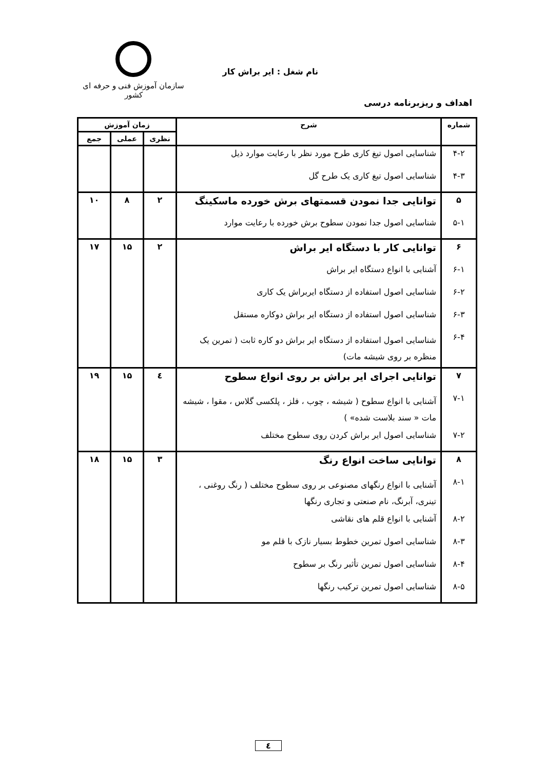سازمان آموزش فنی و حرفه ای کشور
نام شغل : ایر براش کار
اهداف و ریزبرنامه درسی
| شماره | شرح | زمان آموزش | | |
| --- | --- | --- | --- | --- |
| | | نظری | عملی | جمع |
| ۴-۲ | شناسایی اصول تیغ کاری طرح مورد نظر با رعایت موارد ذیل | | | |
| ۴-۳ | شناسایی اصول تیغ کاری یک طرح گل | | | |
| ۵ | توانایی جدا نمودن قسمتهای برش خورده ماسکینگ | ۲ | ۸ | ۱۰ |
| ۵-۱ | شناسایی اصول جدا نمودن سطوح برش خورده با رعایت موارد | | | |
| ۶ | توانایی کار با دستگاه ایر براش | ۲ | ۱۵ | ۱۷ |
| ۶-۱ | آشنایی با انواع دستگاه ایر براش | | | |
| ۶-۲ | شناسایی اصول استفاده از دستگاه ایربراش یک کاری | | | |
| ۶-۳ | شناسایی اصول استفاده از دستگاه ایر براش دوکاره مستقل | | | |
| ۶-۴ | شناسایی اصول استفاده از دستگاه ایر براش دو کاره ثابت ( تمرین یک منظره بر روی شیشه مات) | | | |
| ۷ | توانایی اجرای ایر براش بر روی انواع سطوح | ٤ | ۱۵ | ۱۹ |
| ۷-۱ | آشنایی با انواع سطوح ( شیشه ، چوب ، فلز ، پلکسی گلاس ، مقوا ، شیشه مات « سند بلاست شده» ) | | | |
| ۷-۲ | شناسایی اصول ایر براش کردن روی سطوح مختلف | | | |
| ۸ | توانایی ساخت انواع رنگ | ۳ | ۱۵ | ۱۸ |
| ۸-۱ | آشنایی با انواع رنگهای مصنوعی بر روی سطوح مختلف ( رنگ روغنی ، تینری، آبرنگ، نام صنعتی و تجاری رنگها | | | |
| ۸-۲ | آشنایی با انواع قلم های نقاشی | | | |
| ۸-۳ | شناسایی اصول تمرین خطوط بسیار نازک با قلم مو | | | |
| ۸-۴ | شناسایی اصول تمرین تأثیر رنگ بر سطوح | | | |
| ۸-۵ | شناسایی اصول تمرین ترکیب رنگها | | | |
٤